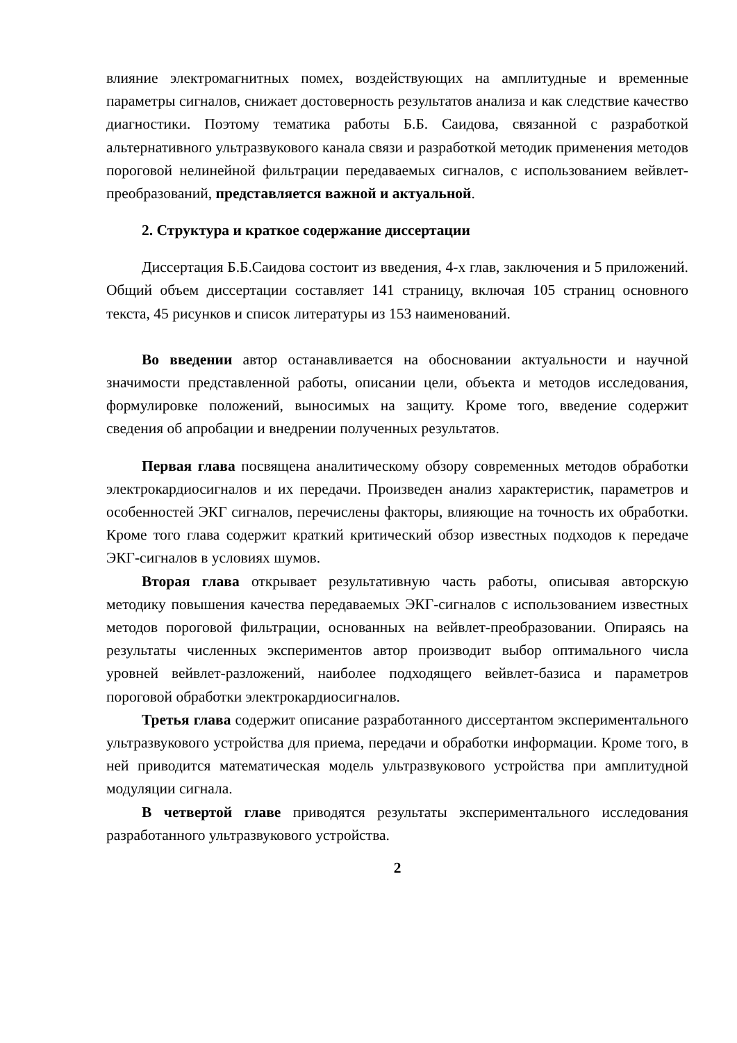влияние электромагнитных помех, воздействующих на амплитудные и временные параметры сигналов, снижает достоверность результатов анализа и как следствие качество диагностики. Поэтому тематика работы Б.Б. Саидова, связанной с разработкой альтернативного ультразвукового канала связи и разработкой методик применения методов пороговой нелинейной фильтрации передаваемых сигналов, с использованием вейвлет-преобразований, представляется важной и актуальной.
2. Структура и краткое содержание диссертации
Диссертация Б.Б.Саидова состоит из введения, 4-х глав, заключения и 5 приложений. Общий объем диссертации составляет 141 страницу, включая 105 страниц основного текста, 45 рисунков и список литературы из 153 наименований.
Во введении автор останавливается на обосновании актуальности и научной значимости представленной работы, описании цели, объекта и методов исследования, формулировке положений, выносимых на защиту. Кроме того, введение содержит сведения об апробации и внедрении полученных результатов.
Первая глава посвящена аналитическому обзору современных методов обработки электрокардиосигналов и их передачи. Произведен анализ характеристик, параметров и особенностей ЭКГ сигналов, перечислены факторы, влияющие на точность их обработки. Кроме того глава содержит краткий критический обзор известных подходов к передаче ЭКГ-сигналов в условиях шумов.
Вторая глава открывает результативную часть работы, описывая авторскую методику повышения качества передаваемых ЭКГ-сигналов с использованием известных методов пороговой фильтрации, основанных на вейвлет-преобразовании. Опираясь на результаты численных экспериментов автор производит выбор оптимального числа уровней вейвлет-разложений, наиболее подходящего вейвлет-базиса и параметров пороговой обработки электрокардиосигналов.
Третья глава содержит описание разработанного диссертантом экспериментального ультразвукового устройства для приема, передачи и обработки информации. Кроме того, в ней приводится математическая модель ультразвукового устройства при амплитудной модуляции сигнала.
В четвертой главе приводятся результаты экспериментального исследования разработанного ультразвукового устройства.
2